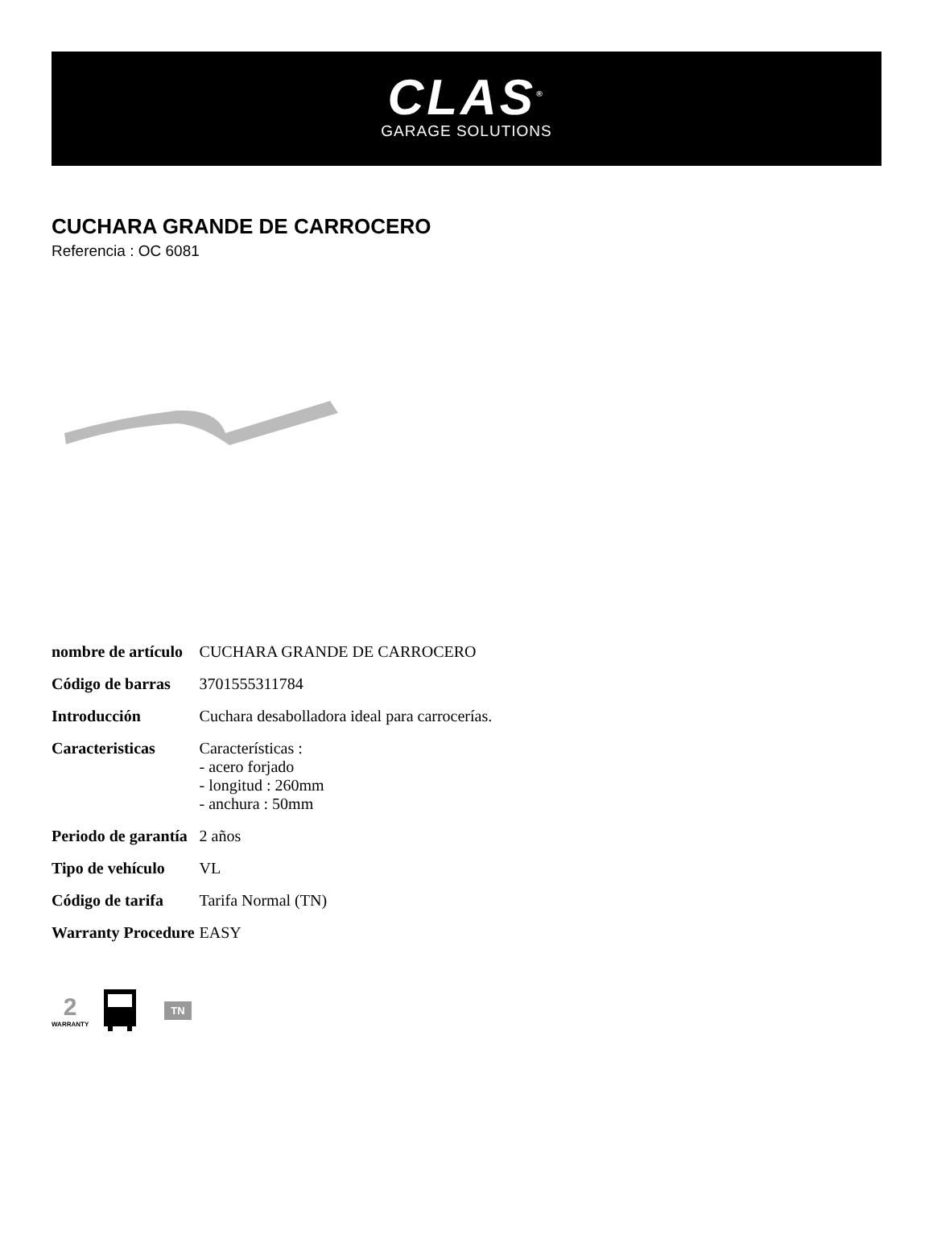CLAS<sup>®</sup>
GARAGE SOLUTIONS
CUCHARA GRANDE DE CARROCERO
Referencia : OC 6081
| nombre de artículo | CUCHARA GRANDE DE CARROCERO |
| Código de barras | 3701555311784 |
| Introducción | Cuchara desabolladora ideal para carrocerías. |
| Caracteristicas | Características : - acero forjado - longitud : 260mm - anchura : 50mm |
| Periodo de garantía | 2 años |
| Tipo de vehículo | VL |
| Código de tarifa | Tarifa Normal (TN) |
| Warranty Procedure | EASY |
2
WARRANTY
TN